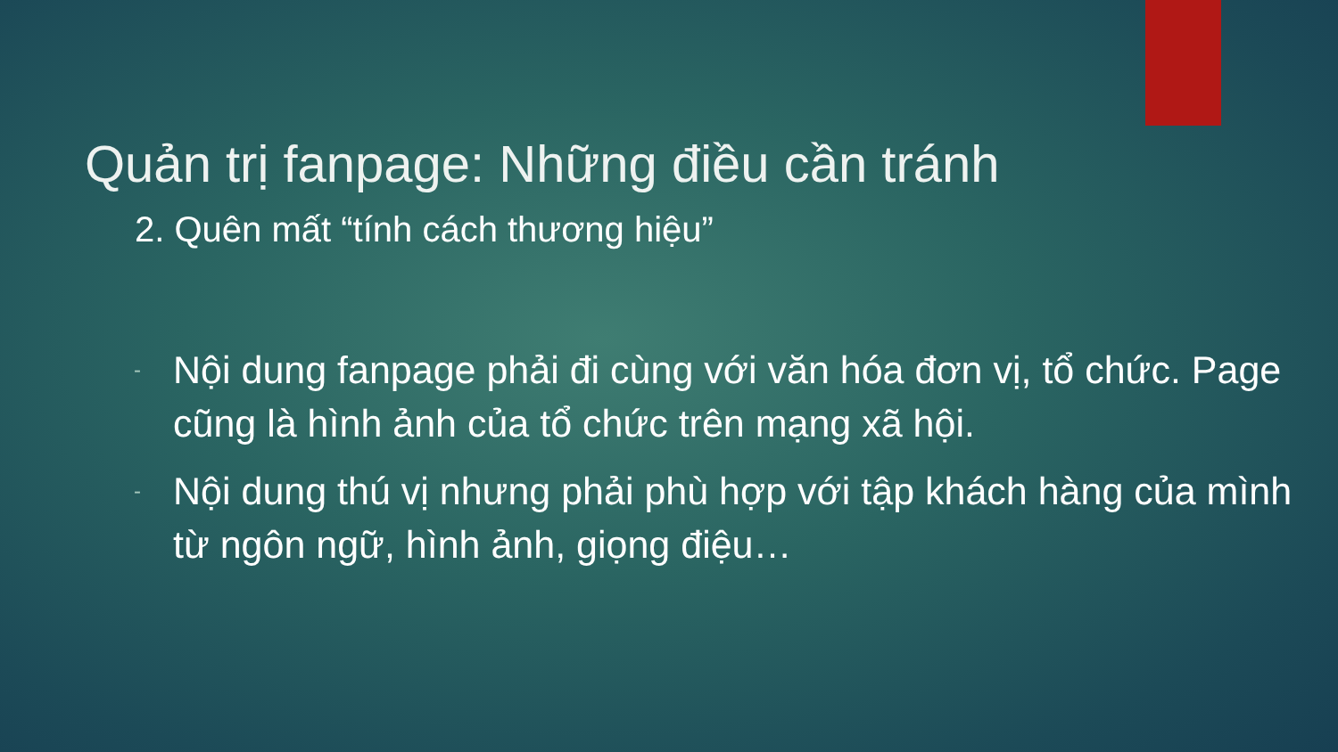Quản trị fanpage: Những điều cần tránh
2. Quên mất “tính cách thương hiệu”
- Nội dung fanpage phải đi cùng với văn hóa đơn vị, tổ chức. Page cũng là hình ảnh của tổ chức trên mạng xã hội.
- Nội dung thú vị nhưng phải phù hợp với tập khách hàng của mình từ ngôn ngữ, hình ảnh, giọng điệu…